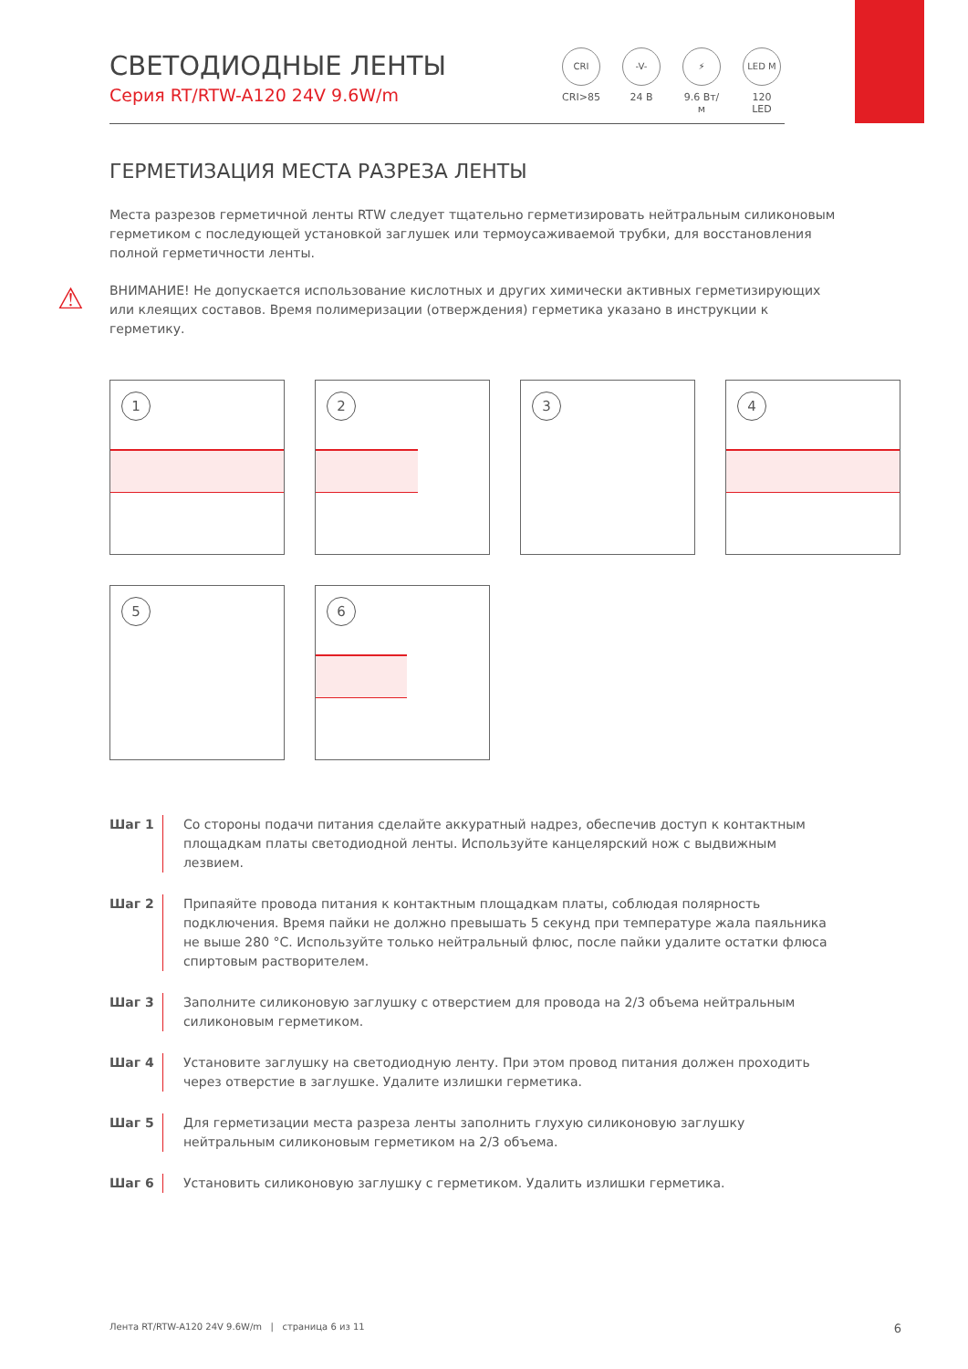СВЕТОДИОДНЫЕ ЛЕНТЫ
Серия RT/RTW-A120 24V 9.6W/m
CRI
CRI>85
-V-
24 В
⚡
9.6 Вт/м
LED M
120 LED
ГЕРМЕТИЗАЦИЯ МЕСТА РАЗРЕЗА ЛЕНТЫ
Места разрезов герметичной ленты RTW следует тщательно герметизировать нейтральным силиконовым герметиком с последующей установкой заглушек или термоусаживаемой трубки, для восстановления полной герметичности ленты.
⚠
ВНИМАНИЕ! Не допускается использование кислотных и других химически активных герметизирующих или клеящих составов. Время полимеризации (отверждения) герметика указано в инструкции к герметику.
1
2
3
4
5
6
Шаг 1 Со стороны подачи питания сделайте аккуратный надрез, обеспечив доступ к контактным площадкам платы светодиодной ленты. Используйте канцелярский нож с выдвижным лезвием.
Шаг 2 Припаяйте провода питания к контактным площадкам платы, соблюдая полярность подключения. Время пайки не должно превышать 5 секунд при температуре жала паяльника не выше 280 °C. Используйте только нейтральный флюс, после пайки удалите остатки флюса спиртовым растворителем.
Шаг 3 Заполните силиконовую заглушку с отверстием для провода на 2/3 объема нейтральным силиконовым герметиком.
Шаг 4 Установите заглушку на светодиодную ленту. При этом провод питания должен проходить через отверстие в заглушке. Удалите излишки герметика.
Шаг 5 Для герметизации места разреза ленты заполнить глухую силиконовую заглушку нейтральным силиконовым герметиком на 2/3 объема.
Шаг 6 Установить силиконовую заглушку с герметиком. Удалить излишки герметика.
Лента RT/RTW-A120 24V 9.6W/m | страница 6 из 11 6